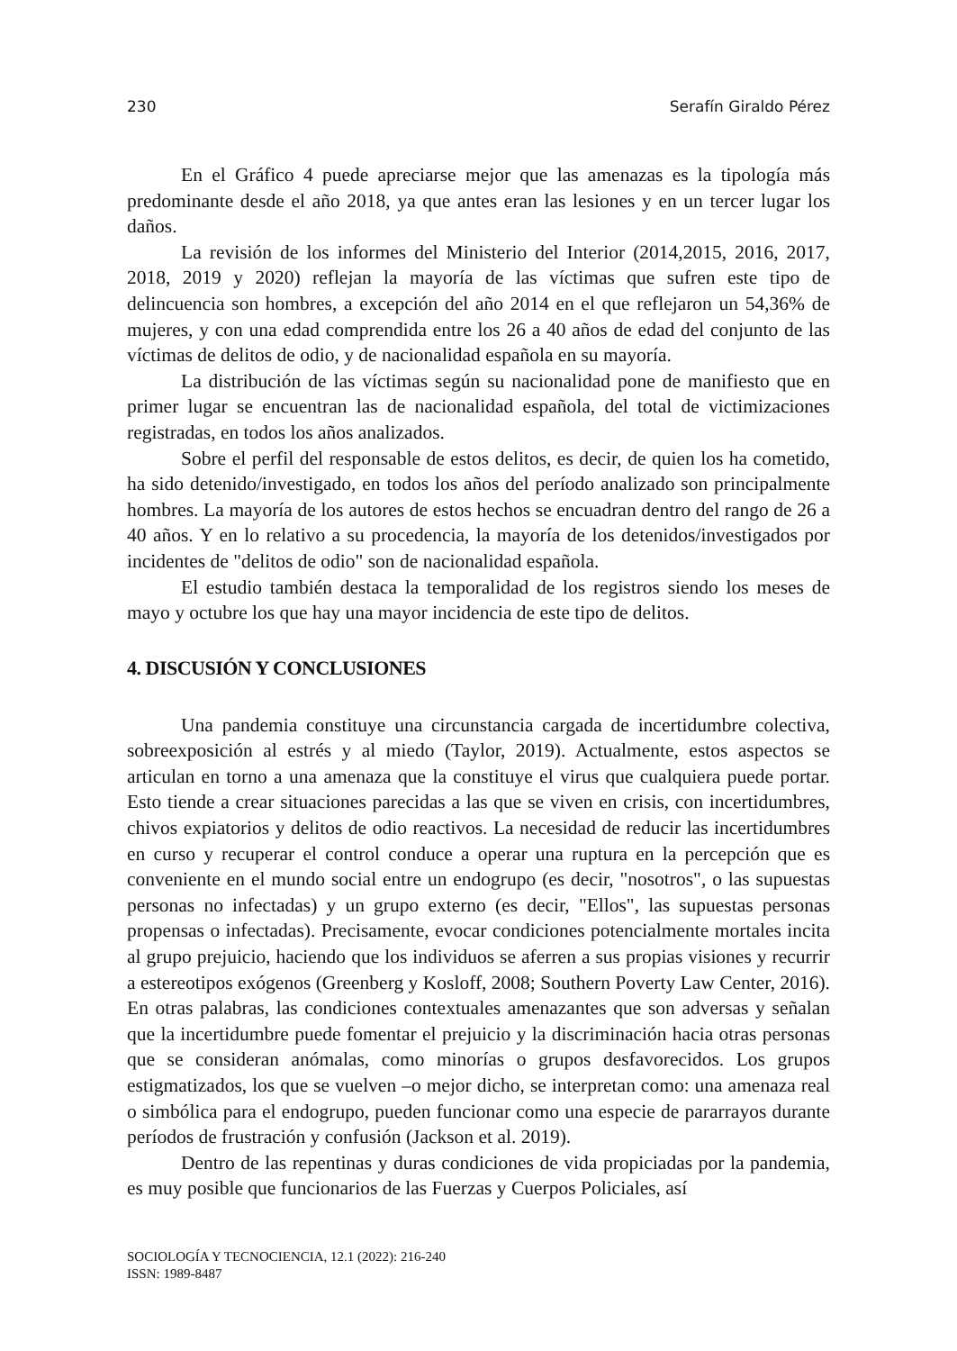230 Serafín Giraldo Pérez
En el Gráfico 4 puede apreciarse mejor que las amenazas es la tipología más predominante desde el año 2018, ya que antes eran las lesiones y en un tercer lugar los daños.
La revisión de los informes del Ministerio del Interior (2014,2015, 2016, 2017, 2018, 2019 y 2020) reflejan la mayoría de las víctimas que sufren este tipo de delincuencia son hombres, a excepción del año 2014 en el que reflejaron un 54,36% de mujeres, y con una edad comprendida entre los 26 a 40 años de edad del conjunto de las víctimas de delitos de odio, y de nacionalidad española en su mayoría.
La distribución de las víctimas según su nacionalidad pone de manifiesto que en primer lugar se encuentran las de nacionalidad española, del total de victimizaciones registradas, en todos los años analizados.
Sobre el perfil del responsable de estos delitos, es decir, de quien los ha cometido, ha sido detenido/investigado, en todos los años del período analizado son principalmente hombres. La mayoría de los autores de estos hechos se encuadran dentro del rango de 26 a 40 años. Y en lo relativo a su procedencia, la mayoría de los detenidos/investigados por incidentes de "delitos de odio" son de nacionalidad española.
El estudio también destaca la temporalidad de los registros siendo los meses de mayo y octubre los que hay una mayor incidencia de este tipo de delitos.
4. DISCUSIÓN Y CONCLUSIONES
Una pandemia constituye una circunstancia cargada de incertidumbre colectiva, sobreexposición al estrés y al miedo (Taylor, 2019). Actualmente, estos aspectos se articulan en torno a una amenaza que la constituye el virus que cualquiera puede portar. Esto tiende a crear situaciones parecidas a las que se viven en crisis, con incertidumbres, chivos expiatorios y delitos de odio reactivos. La necesidad de reducir las incertidumbres en curso y recuperar el control conduce a operar una ruptura en la percepción que es conveniente en el mundo social entre un endogrupo (es decir, "nosotros", o las supuestas personas no infectadas) y un grupo externo (es decir, "Ellos", las supuestas personas propensas o infectadas). Precisamente, evocar condiciones potencialmente mortales incita al grupo prejuicio, haciendo que los individuos se aferren a sus propias visiones y recurrir a estereotipos exógenos (Greenberg y Kosloff, 2008; Southern Poverty Law Center, 2016). En otras palabras, las condiciones contextuales amenazantes que son adversas y señalan que la incertidumbre puede fomentar el prejuicio y la discriminación hacia otras personas que se consideran anómalas, como minorías o grupos desfavorecidos. Los grupos estigmatizados, los que se vuelven –o mejor dicho, se interpretan como: una amenaza real o simbólica para el endogrupo, pueden funcionar como una especie de pararrayos durante períodos de frustración y confusión (Jackson et al. 2019).
Dentro de las repentinas y duras condiciones de vida propiciadas por la pandemia, es muy posible que funcionarios de las Fuerzas y Cuerpos Policiales, así
SOCIOLOGÍA Y TECNOCIENCIA, 12.1 (2022): 216-240
ISSN: 1989-8487